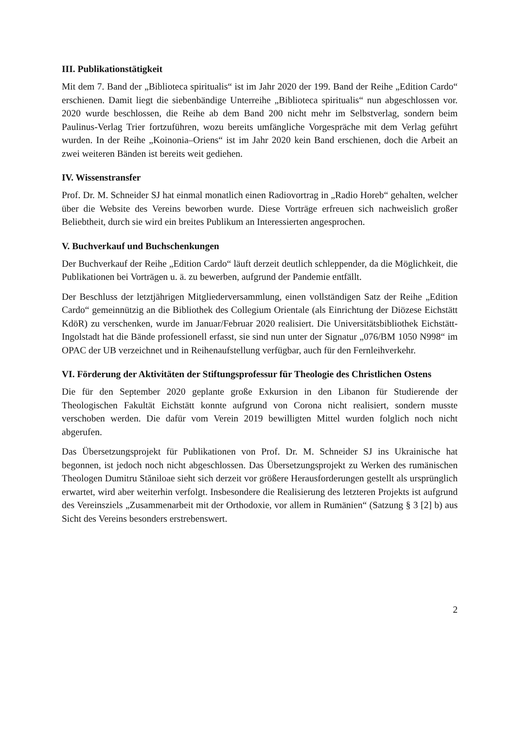III. Publikationstätigkeit
Mit dem 7. Band der „Biblioteca spiritualis“ ist im Jahr 2020 der 199. Band der Reihe „Edition Cardo“ erschienen. Damit liegt die siebenbändige Unterreihe „Biblioteca spiri­tualis“ nun abgeschlossen vor. 2020 wurde beschlossen, die Reihe ab dem Band 200 nicht mehr im Selbstverlag, sondern beim Paulinus-Verlag Trier fortzuführen, wozu bereits umfängliche Vorgespräche mit dem Verlag geführt wurden. In der Reihe „Koinonia–Ori­ens“ ist im Jahr 2020 kein Band erschienen, doch die Arbeit an zwei weiteren Bänden ist bereits weit gediehen.
IV. Wissenstransfer
Prof. Dr. M. Schneider SJ hat einmal monatlich einen Radiovortrag in „Radio Horeb“ gehalten, welcher über die Website des Vereins beworben wurde. Diese Vorträge erfreuen sich nachweislich großer Beliebtheit, durch sie wird ein breites Publikum an Interessierten angesprochen.
V. Buchverkauf und Buchschenkungen
Der Buchverkauf der Reihe „Edition Cardo“ läuft derzeit deutlich schleppender, da die Möglichkeit, die Publikationen bei Vorträgen u. ä. zu bewerben, aufgrund der Pandemie entfällt.
Der Beschluss der letztjährigen Mitgliederversammlung, einen vollständigen Satz der Reihe „Edition Cardo“ gemeinnützig an die Bibliothek des Collegium Orientale (als Ein­richtung der Diözese Eichstätt KdöR) zu verschenken, wurde im Januar/Februar 2020 realisiert. Die Universitätsbibliothek Eichstätt-Ingolstadt hat die Bände professionell er­fasst, sie sind nun unter der Signatur „076/BM 1050 N998“ im OPAC der UB verzeichnet und in Reihenaufstellung verfügbar, auch für den Fernleihverkehr.
VI. Förderung der Aktivitäten der Stiftungsprofessur für Theologie des Christlichen Ostens
Die für den September 2020 geplante große Exkursion in den Libanon für Studierende der Theologischen Fakultät Eichstätt konnte aufgrund von Corona nicht realisiert, sondern musste verschoben werden. Die dafür vom Verein 2019 bewilligten Mittel wurden folglich noch nicht abgerufen.
Das Übersetzungsprojekt für Publikationen von Prof. Dr. M. Schneider SJ ins Ukraini­sche hat begonnen, ist jedoch noch nicht abgeschlossen. Das Übersetzungsprojekt zu Werken des rumänischen Theologen Dumitru Stăniloae sieht sich derzeit vor größere Herausforderungen gestellt als ursprünglich erwartet, wird aber weiterhin verfolgt. Ins­besondere die Realisierung des letzteren Projekts ist aufgrund des Vereinsziels „Zusam­menarbeit mit der Orthodoxie, vor allem in Rumänien“ (Satzung § 3 [2] b) aus Sicht des Vereins besonders erstrebenswert.
2